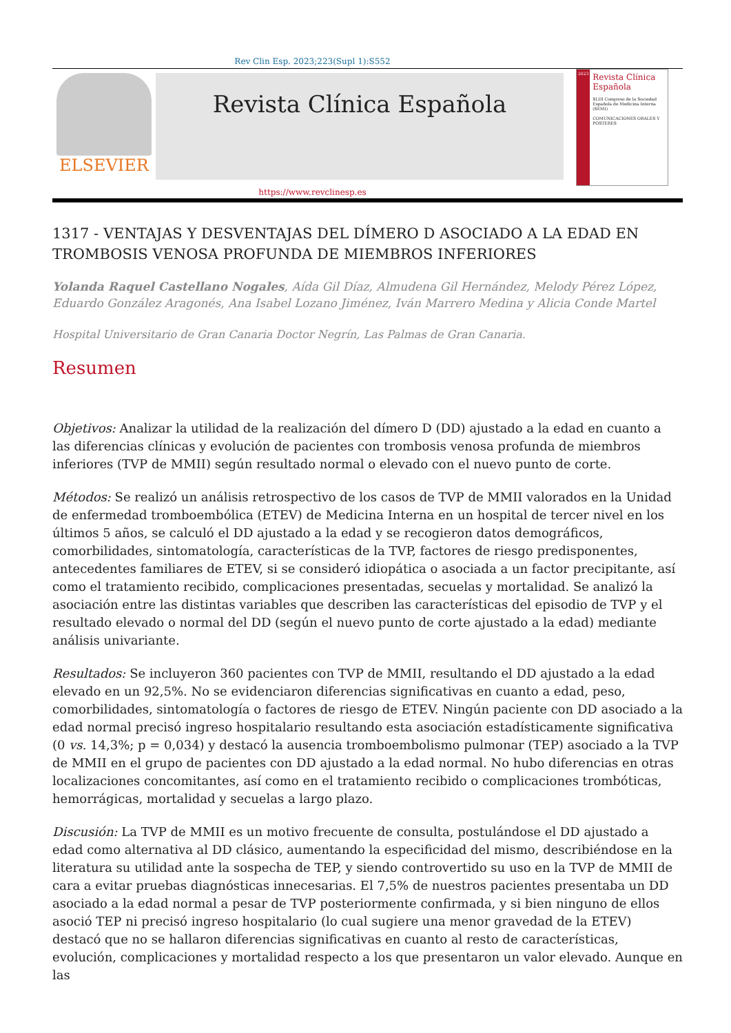Rev Clin Esp. 2023;223(Supl 1):S552
ELSEVIER
Revista Clínica Española
2023
Revista Clínica Española
XLIII Congreso de la Sociedad Española de Medicina Interna (SEMI)
COMUNICACIONES ORALES Y PÓSTERES
https://www.revclinesp.es
1317 - VENTAJAS Y DESVENTAJAS DEL DÍMERO D ASOCIADO A LA EDAD EN TROMBOSIS VENOSA PROFUNDA DE MIEMBROS INFERIORES
Yolanda Raquel Castellano Nogales, Aída Gil Díaz, Almudena Gil Hernández, Melody Pérez López, Eduardo González Aragonés, Ana Isabel Lozano Jiménez, Iván Marrero Medina y Alicia Conde Martel
Hospital Universitario de Gran Canaria Doctor Negrín, Las Palmas de Gran Canaria.
Resumen
Objetivos: Analizar la utilidad de la realización del dímero D (DD) ajustado a la edad en cuanto a las diferencias clínicas y evolución de pacientes con trombosis venosa profunda de miembros inferiores (TVP de MMII) según resultado normal o elevado con el nuevo punto de corte.
Métodos: Se realizó un análisis retrospectivo de los casos de TVP de MMII valorados en la Unidad de enfermedad tromboembólica (ETEV) de Medicina Interna en un hospital de tercer nivel en los últimos 5 años, se calculó el DD ajustado a la edad y se recogieron datos demográficos, comorbilidades, sintomatología, características de la TVP, factores de riesgo predisponentes, antecedentes familiares de ETEV, si se consideró idiopática o asociada a un factor precipitante, así como el tratamiento recibido, complicaciones presentadas, secuelas y mortalidad. Se analizó la asociación entre las distintas variables que describen las características del episodio de TVP y el resultado elevado o normal del DD (según el nuevo punto de corte ajustado a la edad) mediante análisis univariante.
Resultados: Se incluyeron 360 pacientes con TVP de MMII, resultando el DD ajustado a la edad elevado en un 92,5%. No se evidenciaron diferencias significativas en cuanto a edad, peso, comorbilidades, sintomatología o factores de riesgo de ETEV. Ningún paciente con DD asociado a la edad normal precisó ingreso hospitalario resultando esta asociación estadísticamente significativa (0 vs. 14,3%; p = 0,034) y destacó la ausencia tromboembolismo pulmonar (TEP) asociado a la TVP de MMII en el grupo de pacientes con DD ajustado a la edad normal. No hubo diferencias en otras localizaciones concomitantes, así como en el tratamiento recibido o complicaciones trombóticas, hemorrágicas, mortalidad y secuelas a largo plazo.
Discusión: La TVP de MMII es un motivo frecuente de consulta, postulándose el DD ajustado a edad como alternativa al DD clásico, aumentando la especificidad del mismo, describiéndose en la literatura su utilidad ante la sospecha de TEP, y siendo controvertido su uso en la TVP de MMII de cara a evitar pruebas diagnósticas innecesarias. El 7,5% de nuestros pacientes presentaba un DD asociado a la edad normal a pesar de TVP posteriormente confirmada, y si bien ninguno de ellos asoció TEP ni precisó ingreso hospitalario (lo cual sugiere una menor gravedad de la ETEV) destacó que no se hallaron diferencias significativas en cuanto al resto de características, evolución, complicaciones y mortalidad respecto a los que presentaron un valor elevado. Aunque en las